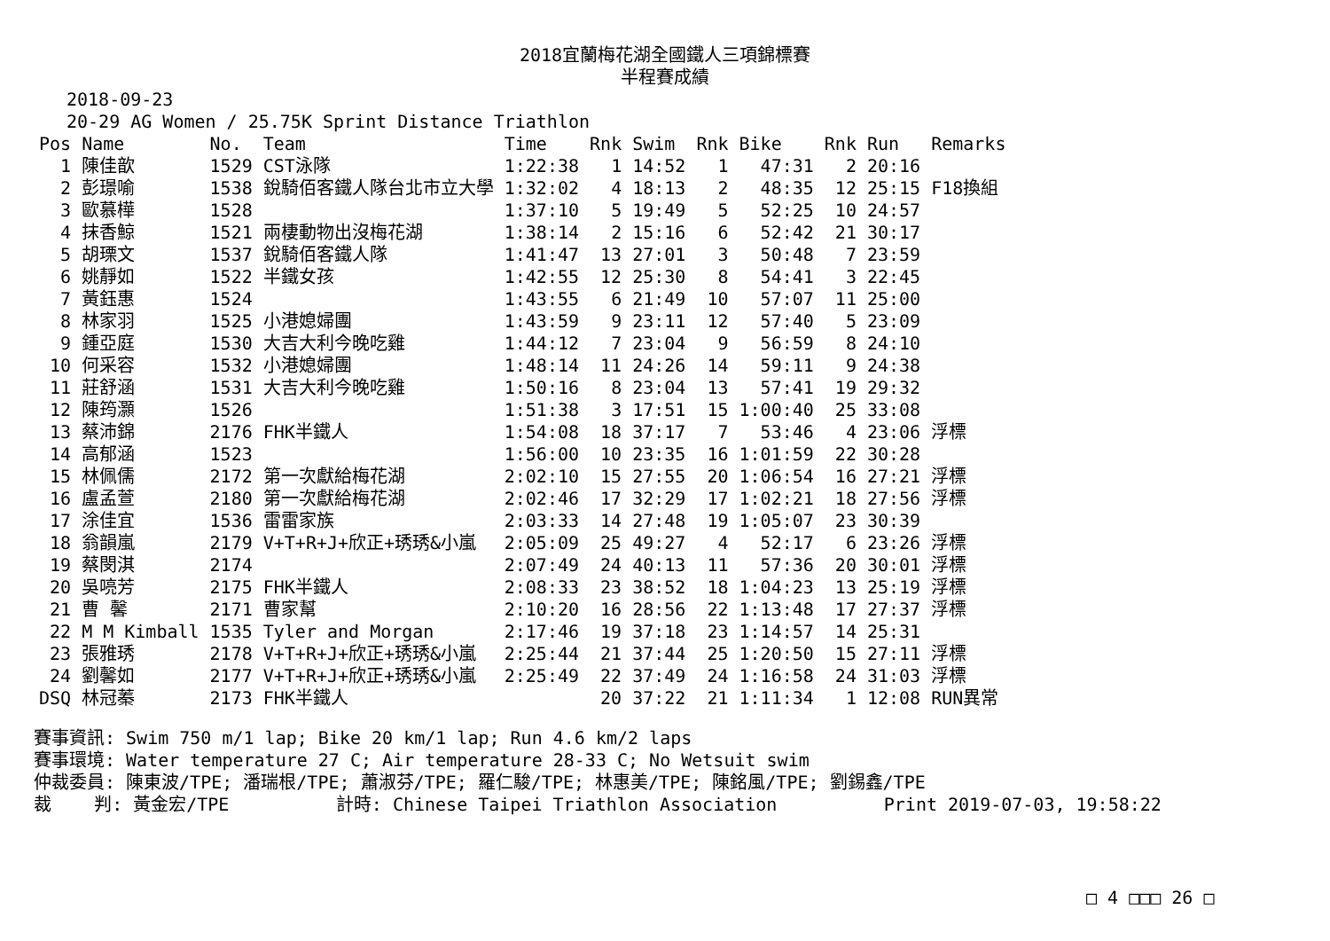2018宜蘭梅花湖全國鐵人三項錦標賽
半程賽成績
2018-09-23
20-29 AG Women / 25.75K Sprint Distance Triathlon
| Pos | Name | No. | Team | Time | Rnk | Swim | Rnk | Bike | Rnk | Run | Remarks |
| --- | --- | --- | --- | --- | --- | --- | --- | --- | --- | --- | --- |
| 1 | 陳佳歆 | 1529 | CST泳隊 | 1:22:38 | 1 | 14:52 | 1 | 47:31 | 2 | 20:16 | |
| 2 | 彭璟喻 | 1538 | 銳騎佰客鐵人隊台北市立大學 | 1:32:02 | 4 | 18:13 | 2 | 48:35 | 12 | 25:15 | F18換組 |
| 3 | 歐慕樺 | 1528 | | 1:37:10 | 5 | 19:49 | 5 | 52:25 | 10 | 24:57 | |
| 4 | 抹香鯨 | 1521 | 兩棲動物出沒梅花湖 | 1:38:14 | 2 | 15:16 | 6 | 52:42 | 21 | 30:17 | |
| 5 | 胡瑮文 | 1537 | 銳騎佰客鐵人隊 | 1:41:47 | 13 | 27:01 | 3 | 50:48 | 7 | 23:59 | |
| 6 | 姚靜如 | 1522 | 半鐵女孩 | 1:42:55 | 12 | 25:30 | 8 | 54:41 | 3 | 22:45 | |
| 7 | 黃鈺惠 | 1524 | | 1:43:55 | 6 | 21:49 | 10 | 57:07 | 11 | 25:00 | |
| 8 | 林家羽 | 1525 | 小港媳婦團 | 1:43:59 | 9 | 23:11 | 12 | 57:40 | 5 | 23:09 | |
| 9 | 鍾亞庭 | 1530 | 大吉大利今晚吃雞 | 1:44:12 | 7 | 23:04 | 9 | 56:59 | 8 | 24:10 | |
| 10 | 何采容 | 1532 | 小港媳婦團 | 1:48:14 | 11 | 24:26 | 14 | 59:11 | 9 | 24:38 | |
| 11 | 莊舒涵 | 1531 | 大吉大利今晚吃雞 | 1:50:16 | 8 | 23:04 | 13 | 57:41 | 19 | 29:32 | |
| 12 | 陳筠灝 | 1526 | | 1:51:38 | 3 | 17:51 | 15 | 1:00:40 | 25 | 33:08 | |
| 13 | 蔡沛錦 | 2176 | FHK半鐵人 | 1:54:08 | 18 | 37:17 | 7 | 53:46 | 4 | 23:06 | 浮標 |
| 14 | 高郁涵 | 1523 | | 1:56:00 | 10 | 23:35 | 16 | 1:01:59 | 22 | 30:28 | |
| 15 | 林佩儒 | 2172 | 第一次獻給梅花湖 | 2:02:10 | 15 | 27:55 | 20 | 1:06:54 | 16 | 27:21 | 浮標 |
| 16 | 盧孟萱 | 2180 | 第一次獻給梅花湖 | 2:02:46 | 17 | 32:29 | 17 | 1:02:21 | 18 | 27:56 | 浮標 |
| 17 | 涂佳宜 | 1536 | 雷雷家族 | 2:03:33 | 14 | 27:48 | 19 | 1:05:07 | 23 | 30:39 | |
| 18 | 翁韻嵐 | 2179 | V+T+R+J+欣正+琇琇&小嵐 | 2:05:09 | 25 | 49:27 | 4 | 52:17 | 6 | 23:26 | 浮標 |
| 19 | 蔡閔淇 | 2174 | | 2:07:49 | 24 | 40:13 | 11 | 57:36 | 20 | 30:01 | 浮標 |
| 20 | 吳喨芳 | 2175 | FHK半鐵人 | 2:08:33 | 23 | 38:52 | 18 | 1:04:23 | 13 | 25:19 | 浮標 |
| 21 | 曹 馨 | 2171 | 曹家幫 | 2:10:20 | 16 | 28:56 | 22 | 1:13:48 | 17 | 27:37 | 浮標 |
| 22 | M M Kimball | 1535 | Tyler and Morgan | 2:17:46 | 19 | 37:18 | 23 | 1:14:57 | 14 | 25:31 | |
| 23 | 張雅琇 | 2178 | V+T+R+J+欣正+琇琇&小嵐 | 2:25:44 | 21 | 37:44 | 25 | 1:20:50 | 15 | 27:11 | 浮標 |
| 24 | 劉馨如 | 2177 | V+T+R+J+欣正+琇琇&小嵐 | 2:25:49 | 22 | 37:49 | 24 | 1:16:58 | 24 | 31:03 | 浮標 |
| DSQ | 林冠蓁 | 2173 | FHK半鐵人 | | 20 | 37:22 | 21 | 1:11:34 | 1 | 12:08 | RUN異常 |
賽事資訊: Swim 750 m/1 lap; Bike 20 km/1 lap; Run 4.6 km/2 laps 賽事環境: Water temperature 27 C; Air temperature 28-33 C; No Wetsuit swim 仲裁委員: 陳東波/TPE; 潘瑞根/TPE; 蕭淑芬/TPE; 羅仁駿/TPE; 林惠美/TPE; 陳銘風/TPE; 劉錫鑫/TPE 裁 判: 黃金宏/TPE 計時: Chinese Taipei Triathlon Association Print 2019-07-03, 19:58:22
□ 4 □□□ 26 □